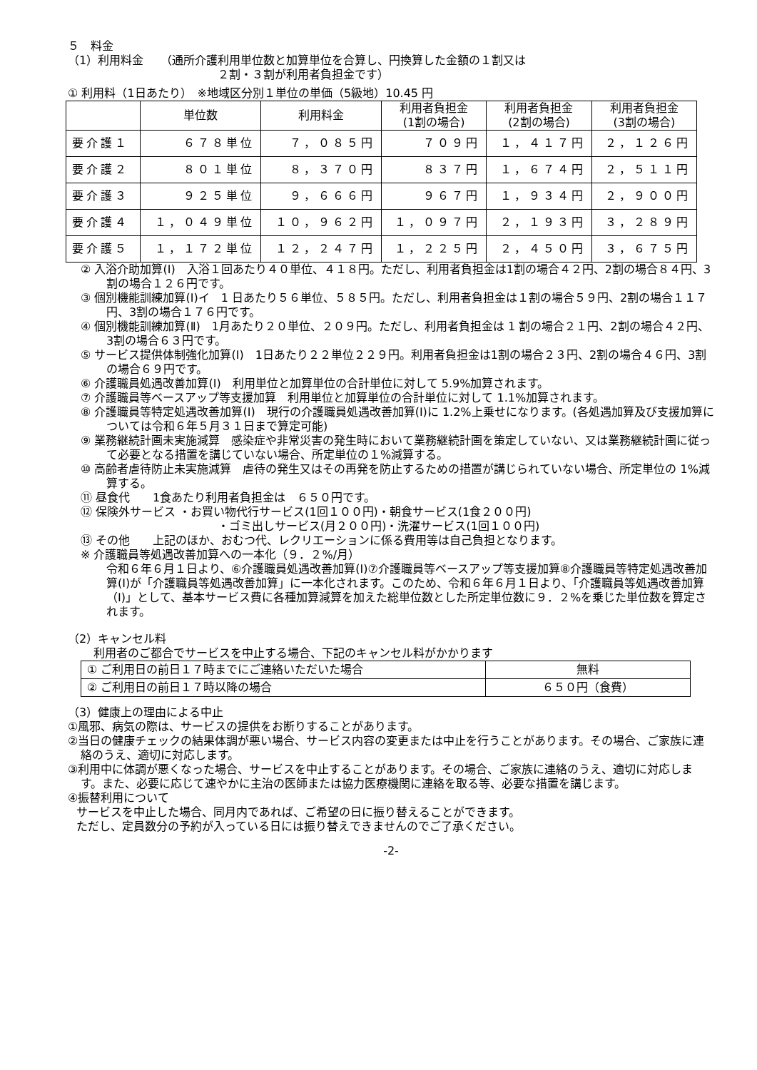５　料金
（1）利用料金　　（通所介護利用単位数と加算単位を合算し、円換算した金額の１割又は
２割・３割が利用者負担金です）
① 利用料（1日あたり）　※地域区分別１単位の単価（5級地）10.45 円
| | 単位数 | 利用料金 | 利用者負担金 (1割の場合) | 利用者負担金 (2割の場合) | 利用者負担金 (3割の場合) |
| --- | --- | --- | --- | --- | --- |
| 要介護１ | ６７８単位 | ７，０８５円 | ７０９円 | １，４１７円 | ２，１２６円 |
| 要介護２ | ８０１単位 | ８，３７０円 | ８３７円 | １，６７４円 | ２，５１１円 |
| 要介護３ | ９２５単位 | ９，６６６円 | ９６７円 | １，９３４円 | ２，９００円 |
| 要介護４ | １，０４９単位 | １０，９６２円 | １，０９７円 | ２，１９３円 | ３，２８９円 |
| 要介護５ | １，１７２単位 | １２，２４７円 | １，２２５円 | ２，４５０円 | ３，６７５円 |
② 入浴介助加算(Ⅰ)　入浴１回あたり４０単位、４１８円。ただし、利用者負担金は1割の場合４２円、2割の場合８４円、3割の場合１２６円です。
③ 個別機能訓練加算(Ⅰ)イ　1 日あたり５６単位、５８５円。ただし、利用者負担金は１割の場合５９円、2割の場合１１７円、3割の場合１７６円です。
④ 個別機能訓練加算(Ⅱ)　1月あたり２０単位、２０９円。ただし、利用者負担金は 1 割の場合２１円、2割の場合４２円、3割の場合６３円です。
⑤ サービス提供体制強化加算(Ⅰ)　1日あたり２２単位２２９円。利用者負担金は1割の場合２３円、2割の場合４６円、3割の場合６９円です。
⑥ 介護職員処遇改善加算(Ⅰ)　利用単位と加算単位の合計単位に対して 5.9%加算されます。
⑦ 介護職員等ベースアップ等支援加算　利用単位と加算単位の合計単位に対して 1.1%加算されます。
⑧ 介護職員等特定処遇改善加算(Ⅰ)　現行の介護職員処遇改善加算(Ⅰ)に 1.2%上乗せになります。(各処遇加算及び支援加算については令和６年５月３１日まで算定可能)
⑨ 業務継続計画未実施減算　感染症や非常災害の発生時において業務継続計画を策定していない、又は業務継続計画に従って必要となる措置を講じていない場合、所定単位の１%減算する。
⑩ 高齢者虐待防止未実施減算　虐待の発生又はその再発を防止するための措置が講じられていない場合、所定単位の 1%減算する。
⑪ 昼食代　　1食あたり利用者負担金は　６５０円です。
⑫ 保険外サービス ・お買い物代行サービス(1回１００円)・朝食サービス(1食２００円)
・ゴミ出しサービス(月２００円)・洗濯サービス(1回１００円)
⑬ その他　　上記のほか、おむつ代、レクリエーションに係る費用等は自己負担となります。
※ 介護職員等処遇改善加算への一本化（９．２%/月）
令和６年６月１日より、⑥介護職員処遇改善加算(Ⅰ)⑦介護職員等ベースアップ等支援加算⑧介護職員等特定処遇改善加算(Ⅰ)が「介護職員等処遇改善加算」に一本化されます。このため、令和６年６月１日より、「介護職員等処遇改善加算（Ⅰ)」として、基本サービス費に各種加算減算を加えた総単位数とした所定単位数に９．２%を乗じた単位数を算定されます。
（2）キャンセル料
利用者のご都合でサービスを中止する場合、下記のキャンセル料がかかります
| ① ご利用日の前日１７時までにご連絡いただいた場合 | 無料 |
| ② ご利用日の前日１７時以降の場合 | ６５０円（食費） |
（3）健康上の理由による中止
①風邪、病気の際は、サービスの提供をお断りすることがあります。
②当日の健康チェックの結果体調が悪い場合、サービス内容の変更または中止を行うことがあります。その場合、ご家族に連絡のうえ、適切に対応します。
③利用中に体調が悪くなった場合、サービスを中止することがあります。その場合、ご家族に連絡のうえ、適切に対応します。また、必要に応じて速やかに主治の医師または協力医療機関に連絡を取る等、必要な措置を講じます。
④振替利用について
サービスを中止した場合、同月内であれば、ご希望の日に振り替えることができます。
ただし、定員数分の予約が入っている日には振り替えできませんのでご了承ください。
-2-